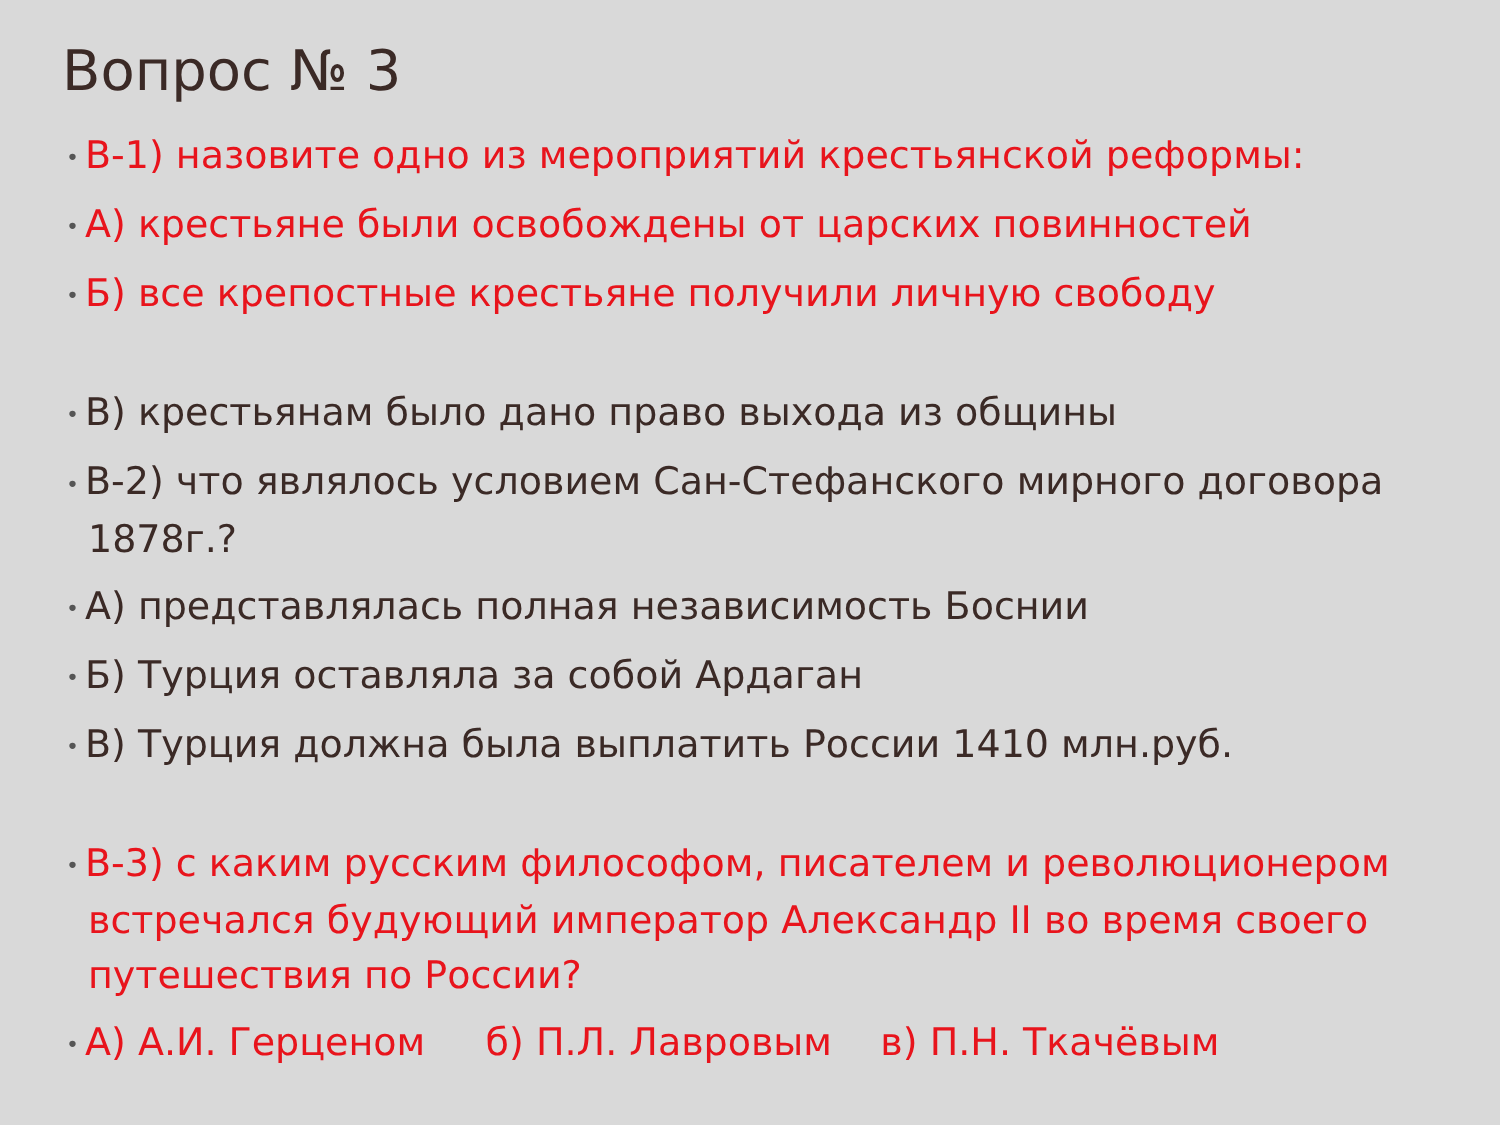Вопрос № 3
• В-1) назовите одно из мероприятий крестьянской реформы:
• А) крестьяне были освобождены от царских повинностей
• Б) все крепостные крестьяне получили личную свободу
• В) крестьянам было дано право выхода из общины
• В-2) что являлось условием Сан-Стефанского мирного договора 1878г.?
• А) представлялась полная независимость Боснии
• Б) Турция оставляла за собой Ардаган
• В) Турция должна была выплатить России 1410 млн.руб.
• В-3) с каким русским философом, писателем и революционером встречался будующий император Александр II во время своего путешествия по России?
• А) А.И. Герценом б) П.Л. Лавровым в) П.Н. Ткачёвым